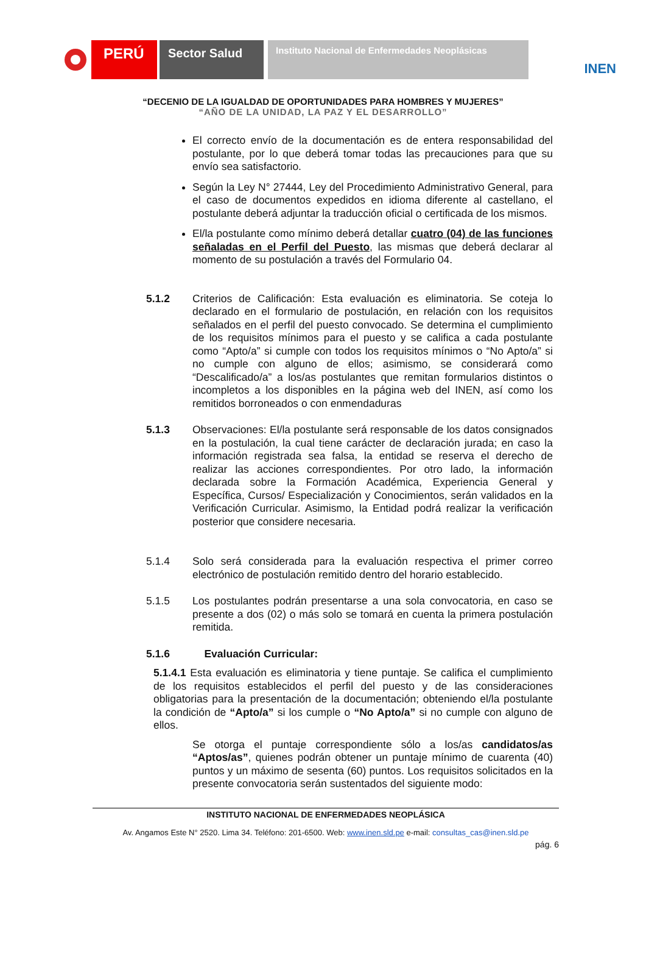PERÚ
Sector Salud
Instituto Nacional de Enfermedades Neoplásicas
INEN
“DECENIO DE LA IGUALDAD DE OPORTUNIDADES PARA HOMBRES Y MUJERES”
“AÑO DE LA UNIDAD, LA PAZ Y EL DESARROLLO”
El correcto envío de la documentación es de entera responsabilidad del postulante, por lo que deberá tomar todas las precauciones para que su envío sea satisfactorio.
Según la Ley N° 27444, Ley del Procedimiento Administrativo General, para el caso de documentos expedidos en idioma diferente al castellano, el postulante deberá adjuntar la traducción oficial o certificada de los mismos.
El/la postulante como mínimo deberá detallar cuatro (04) de las funciones señaladas en el Perfil del Puesto, las mismas que deberá declarar al momento de su postulación a través del Formulario 04.
5.1.2 Criterios de Calificación: Esta evaluación es eliminatoria. Se coteja lo declarado en el formulario de postulación, en relación con los requisitos señalados en el perfil del puesto convocado. Se determina el cumplimiento de los requisitos mínimos para el puesto y se califica a cada postulante como “Apto/a” si cumple con todos los requisitos mínimos o “No Apto/a” si no cumple con alguno de ellos; asimismo, se considerará como “Descalificado/a” a los/as postulantes que remitan formularios distintos o incompletos a los disponibles en la página web del INEN, así como los remitidos borroneados o con enmendaduras
5.1.3 Observaciones: El/la postulante será responsable de los datos consignados en la postulación, la cual tiene carácter de declaración jurada; en caso la información registrada sea falsa, la entidad se reserva el derecho de realizar las acciones correspondientes. Por otro lado, la información declarada sobre la Formación Académica, Experiencia General y Específica, Cursos/ Especialización y Conocimientos, serán validados en la Verificación Curricular. Asimismo, la Entidad podrá realizar la verificación posterior que considere necesaria.
5.1.4 Solo será considerada para la evaluación respectiva el primer correo electrónico de postulación remitido dentro del horario establecido.
5.1.5 Los postulantes podrán presentarse a una sola convocatoria, en caso se presente a dos (02) o más solo se tomará en cuenta la primera postulación remitida.
5.1.6 Evaluación Curricular:
5.1.4.1 Esta evaluación es eliminatoria y tiene puntaje. Se califica el cumplimiento de los requisitos establecidos el perfil del puesto y de las consideraciones obligatorias para la presentación de la documentación; obteniendo el/la postulante la condición de “Apto/a” si los cumple o “No Apto/a” si no cumple con alguno de ellos.
Se otorga el puntaje correspondiente sólo a los/as candidatos/as “Aptos/as”, quienes podrán obtener un puntaje mínimo de cuarenta (40) puntos y un máximo de sesenta (60) puntos. Los requisitos solicitados en la presente convocatoria serán sustentados del siguiente modo:
INSTITUTO NACIONAL DE ENFERMEDADES NEOPLÁSICA
Av. Angamos Este N° 2520. Lima 34. Teléfono: 201-6500. Web: www.inen.sld.pe e-mail: consultas_cas@inen.sld.pe
pág. 6